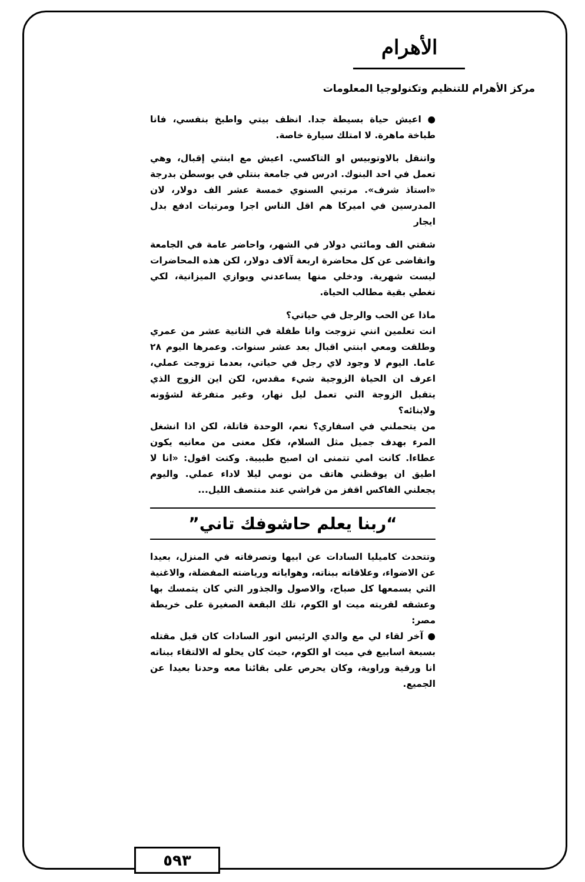الأهرام
مركز الأهرام للتنظيم وتكنولوجيا المعلومات
● اعيش حياة بسيطة جدا. انظف بيتي واطبخ بنفسي، فانا طباخة ماهرة. لا امتلك سيارة خاصة.
واتنقل بالاوتوبيس او التاكسي. اعيش مع ابنتي إقبال، وهي تعمل في احد البنوك. ادرس في جامعة بنتلي في بوسطن بدرجة «استاذ شرف». مرتبي السنوي خمسة عشر الف دولار، لان المدرسين في اميركا هم اقل الناس اجرا ومرتبات ادفع بدل ايجار
شقتي الف ومائتي دولار في الشهر، واحاضر عامة في الجامعة واتقاضى عن كل محاضرة اربعة آلاف دولار، لكن هذه المحاضرات ليست شهرية. ودخلي منها يساعدني ويوازي الميزانية، لكي تغطي بقية مطالب الحياة.
ماذا عن الحب والرجل في حياتي؟
انت تعلمين انني تزوجت وانا طفلة في الثانية عشر من عمري وطلقت ومعي ابنتي اقبال بعد عشر سنوات. وعمرها اليوم ٢٨ عاما. اليوم لا وجود لاي رجل في حياتي، بعدما تزوجت عملي، اعرف ان الحياة الزوجية شيء مقدس، لكن اين الزوج الذي يتقبل الزوجة التي تعمل ليل نهار، وغير متفرغة لشؤونه ولابنائه؟
من يتحملني في اسفاري؟ نعم، الوحدة قاتلة، لكن اذا انشغل المرء بهدف جميل مثل السلام، فكل معنى من معانيه يكون عطاءا. كانت امي تتمنى ان اصبح طبيبة. وكنت اقول: «انا لا اطيق ان يوقظني هاتف من نومي ليلا لاداء عملي. واليوم يجعلني الفاكس اقفز من فراشي عند منتصف الليل...
“ربنا يعلم حاشوفك تاني”
وتتحدث كاميليا السادات عن ابيها وتصرفاته في المنزل، بعيدا عن الاضواء، وعلاقاته ببناته، وهواياته ورياضته المفضلة، والاغنية التي يسمعها كل صباح، والاصول والجذور التي كان يتمسك بها وعشقه لقريته ميت او الكوم، تلك البقعة الصغيرة على خريطة مصر:
● آخر لقاء لي مع والدي الرئيس انور السادات كان قبل مقتله بسبعة اسابيع في ميت او الكوم، حيث كان يحلو له الالتقاء ببناته انا ورقية وراوية، وكان يحرص على بقائنا معه وحدنا بعيدا عن الجميع.
٥٩٣